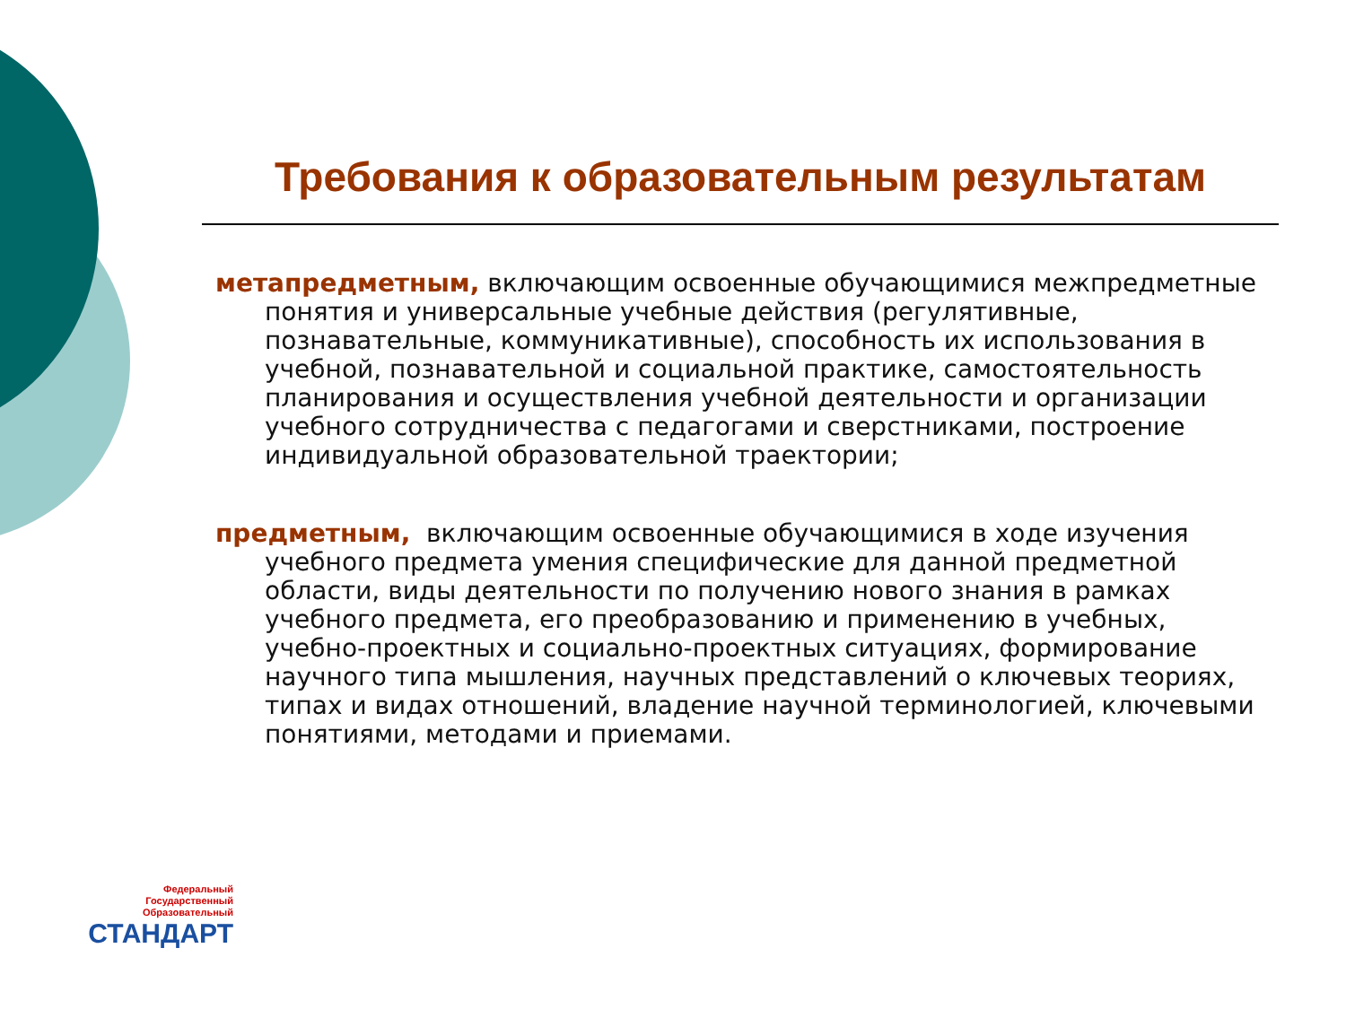Требования к образовательным результатам
метапредметным, включающим освоенные обучающимися межпредметные понятия и универсальные учебные действия (регулятивные, познавательные, коммуникативные), способность их использования в учебной, познавательной и социальной практике, самостоятельность планирования и осуществления учебной деятельности и организации учебного сотрудничества с педагогами и сверстниками, построение индивидуальной образовательной траектории;
предметным, включающим освоенные обучающимися в ходе изучения учебного предмета умения специфические для данной предметной области, виды деятельности по получению нового знания в рамках учебного предмета, его преобразованию и применению в учебных, учебно-проектных и социально-проектных ситуациях, формирование научного типа мышления, научных представлений о ключевых теориях, типах и видах отношений, владение научной терминологией, ключевыми понятиями, методами и приемами.
Федеральный
Государственный
Образовательный
СТАНДАРТ